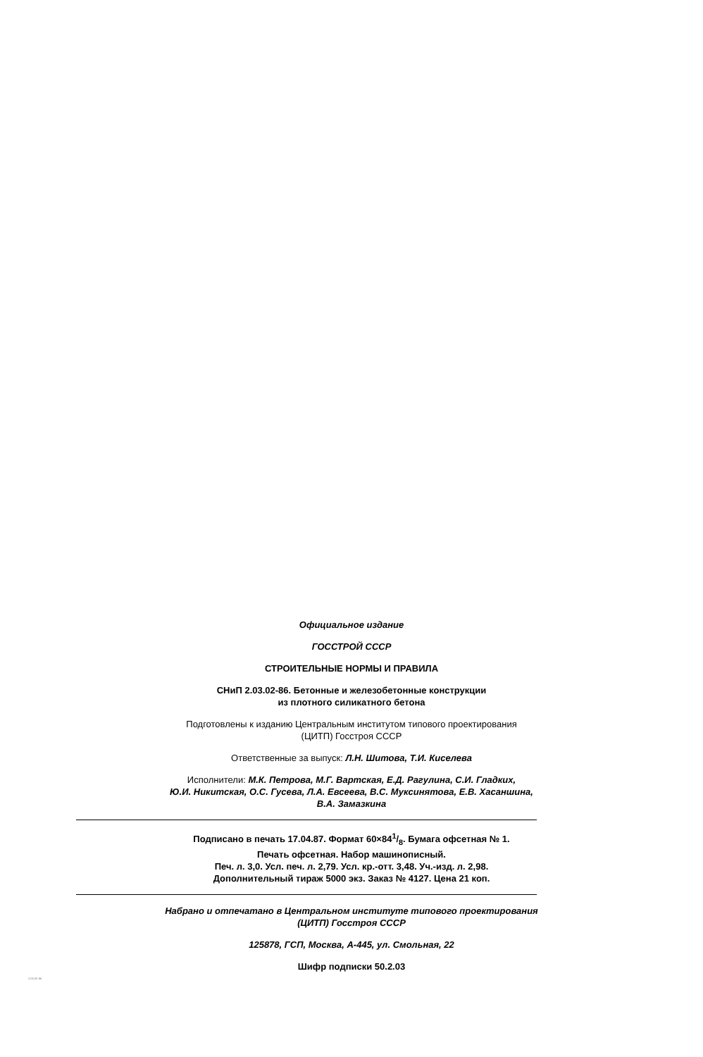Официальное издание
ГОССТРОЙ СССР
СТРОИТЕЛЬНЫЕ НОРМЫ И ПРАВИЛА
СНиП 2.03.02-86. Бетонные и железобетонные конструкции
из плотного силикатного бетона
Подготовлены к изданию Центральным институтом типового проектирования
(ЦИТП) Госстроя СССР
Ответственные за выпуск: Л.Н. Шитова, Т.И. Киселева
Исполнители: М.К. Петрова, М.Г. Вартская, Е.Д. Рагулина, С.И. Гладких,
Ю.И. Никитская, О.С. Гусева, Л.А. Евсеева, В.С. Муксинятова, Е.В. Хасаншина,
В.А. Замазкина
Подписано в печать 17.04.87. Формат 60×841/8. Бумага офсетная № 1.
Печать офсетная. Набор машинописный.
Печ. л. 3,0. Усл. печ. л. 2,79. Усл. кр.-отт. 3,48. Уч.-изд. л. 2,98.
Дополнительный тираж 5000 экз. Заказ № 4127. Цена 21 коп.
Набрано и отпечатано в Центральном институте типового проектирования
(ЦИТП) Госстроя СССР
125878, ГСП, Москва, А-445, ул. Смольная, 22
Шифр подписки 50.2.03
2.03.02-86